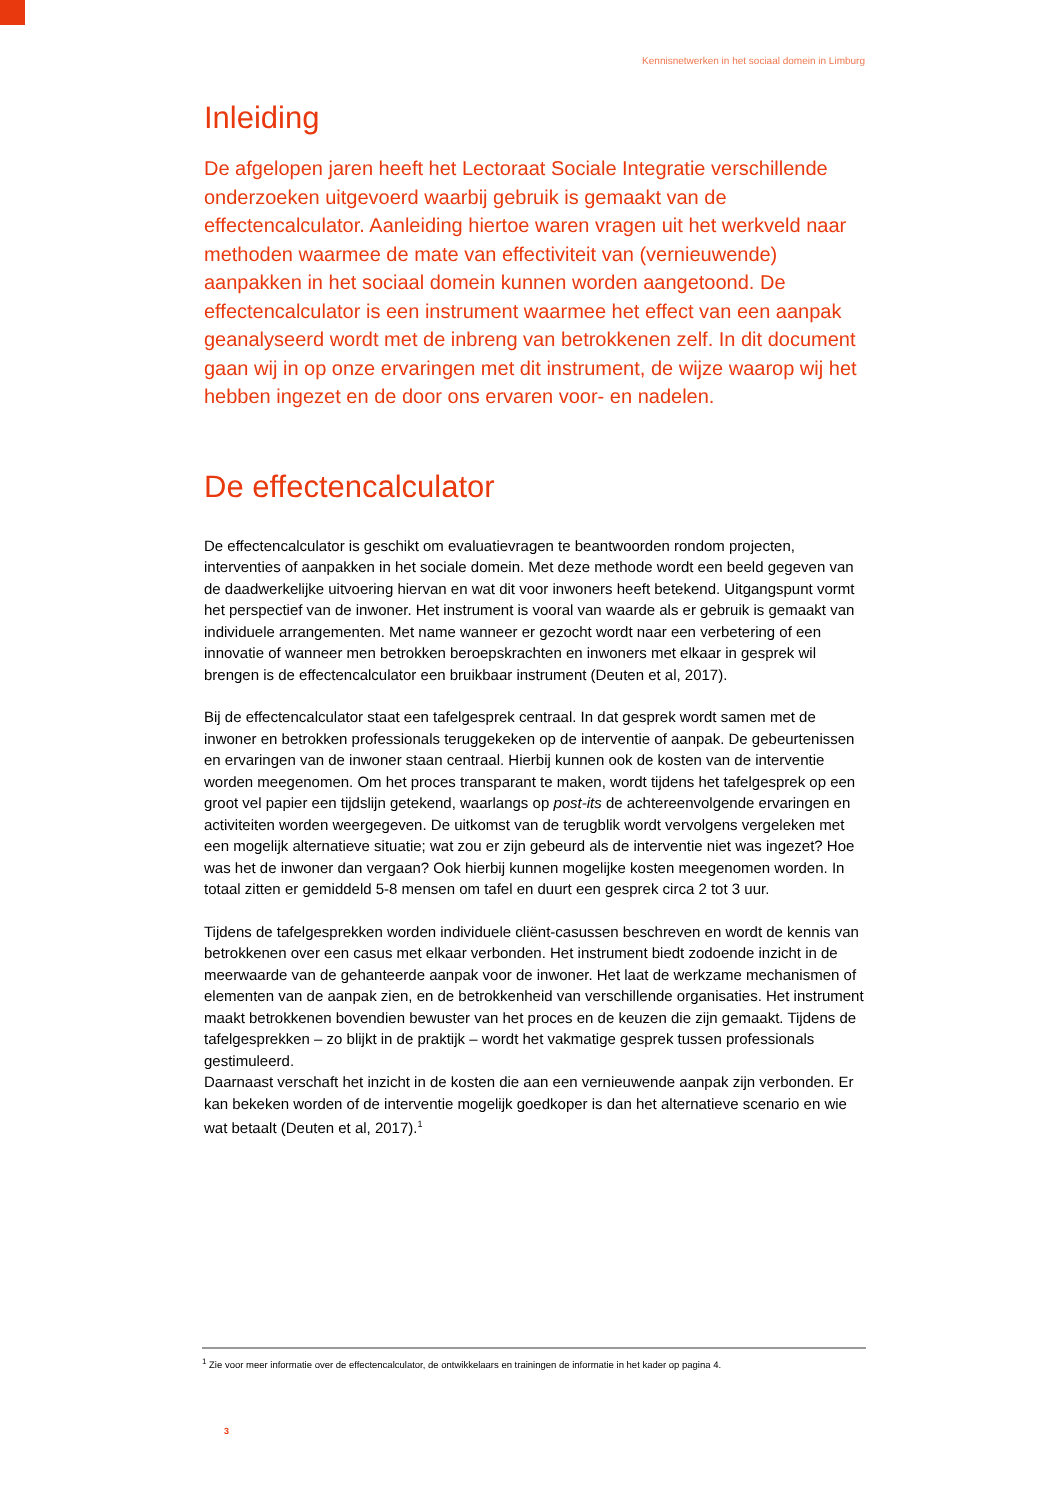Kennisnetwerken in het sociaal domein in Limburg
Inleiding
De afgelopen jaren heeft het Lectoraat Sociale Integratie verschillende onderzoeken uitgevoerd waarbij gebruik is gemaakt van de effectencalculator. Aanleiding hiertoe waren vragen uit het werkveld naar methoden waarmee de mate van effectiviteit van (vernieuwende) aanpakken in het sociaal domein kunnen worden aangetoond. De effectencalculator is een instrument waarmee het effect van een aanpak geanalyseerd wordt met de inbreng van betrokkenen zelf. In dit document gaan wij in op onze ervaringen met dit instrument, de wijze waarop wij het hebben ingezet en de door ons ervaren voor- en nadelen.
De effectencalculator
De effectencalculator is geschikt om evaluatievragen te beantwoorden rondom projecten, interventies of aanpakken in het sociale domein. Met deze methode wordt een beeld gegeven van de daadwerkelijke uitvoering hiervan en wat dit voor inwoners heeft betekend. Uitgangspunt vormt het perspectief van de inwoner. Het instrument is vooral van waarde als er gebruik is gemaakt van individuele arrangementen. Met name wanneer er gezocht wordt naar een verbetering of een innovatie of wanneer men betrokken beroepskrachten en inwoners met elkaar in gesprek wil brengen is de effectencalculator een bruikbaar instrument (Deuten et al, 2017).
Bij de effectencalculator staat een tafelgesprek centraal. In dat gesprek wordt samen met de inwoner en betrokken professionals teruggekeken op de interventie of aanpak. De gebeurtenissen en ervaringen van de inwoner staan centraal. Hierbij kunnen ook de kosten van de interventie worden meegenomen. Om het proces transparant te maken, wordt tijdens het tafelgesprek op een groot vel papier een tijdslijn getekend, waarlangs op post-its de achtereenvolgende ervaringen en activiteiten worden weergegeven. De uitkomst van de terugblik wordt vervolgens vergeleken met een mogelijk alternatieve situatie; wat zou er zijn gebeurd als de interventie niet was ingezet? Hoe was het de inwoner dan vergaan? Ook hierbij kunnen mogelijke kosten meegenomen worden. In totaal zitten er gemiddeld 5-8 mensen om tafel en duurt een gesprek circa 2 tot 3 uur.
Tijdens de tafelgesprekken worden individuele cliënt-casussen beschreven en wordt de kennis van betrokkenen over een casus met elkaar verbonden. Het instrument biedt zodoende inzicht in de meerwaarde van de gehanteerde aanpak voor de inwoner. Het laat de werkzame mechanismen of elementen van de aanpak zien, en de betrokkenheid van verschillende organisaties. Het instrument maakt betrokkenen bovendien bewuster van het proces en de keuzen die zijn gemaakt. Tijdens de tafelgesprekken – zo blijkt in de praktijk – wordt het vakmatige gesprek tussen professionals gestimuleerd.
Daarnaast verschaft het inzicht in de kosten die aan een vernieuwende aanpak zijn verbonden. Er kan bekeken worden of de interventie mogelijk goedkoper is dan het alternatieve scenario en wie wat betaalt (Deuten et al, 2017).<sup>1</sup>
<sup>1</sup> Zie voor meer informatie over de effectencalculator, de ontwikkelaars en trainingen de informatie in het kader op pagina 4.
3